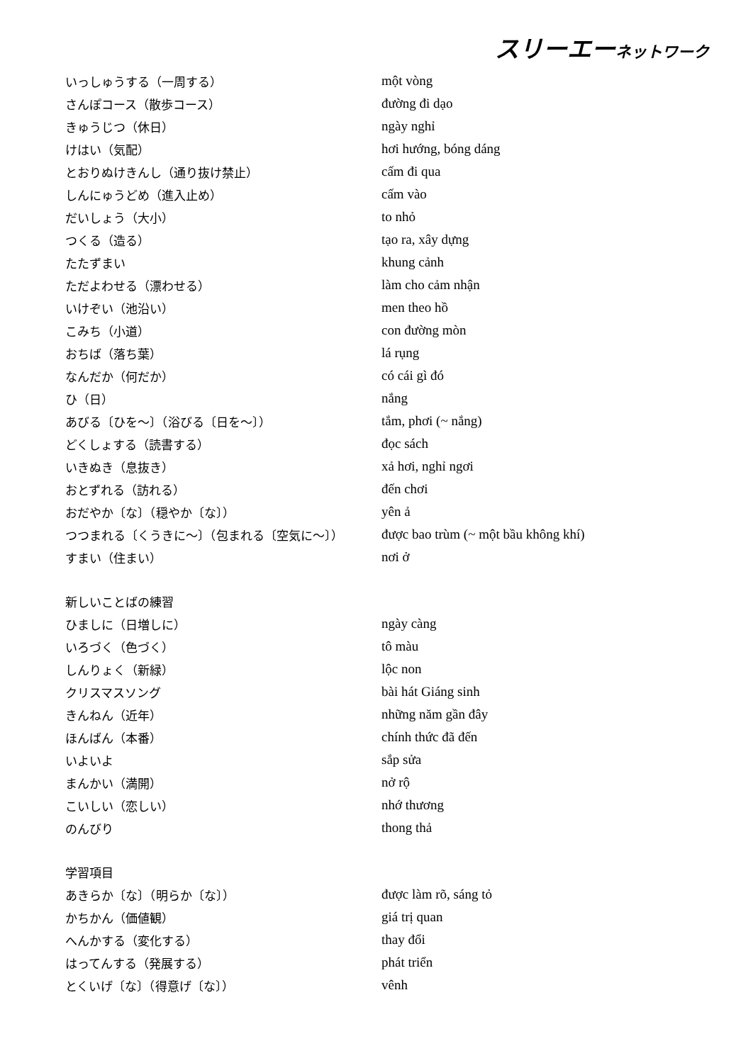スリーエーネットワーク
| いっしゅうする（一周する） | một vòng |
| さんぽコース（散歩コース） | đường đi dạo |
| きゅうじつ（休日） | ngày nghỉ |
| けはい（気配） | hơi hướng, bóng dáng |
| とおりぬけきんし（通り抜け禁止） | cấm đi qua |
| しんにゅうどめ（進入止め） | cấm vào |
| だいしょう（大小） | to nhỏ |
| つくる（造る） | tạo ra, xây dựng |
| たたずまい | khung cảnh |
| ただよわせる（漂わせる） | làm cho cảm nhận |
| いけぞい（池沿い） | men theo hồ |
| こみち（小道） | con đường mòn |
| おちば（落ち葉） | lá rụng |
| なんだか（何だか） | có cái gì đó |
| ひ（日） | nắng |
| あびる〔ひを～〕（浴びる〔日を～〕） | tắm, phơi (~ nắng) |
| どくしょする（読書する） | đọc sách |
| いきぬき（息抜き） | xả hơi, nghỉ ngơi |
| おとずれる（訪れる） | đến chơi |
| おだやか〔な〕（穏やか〔な〕） | yên ả |
| つつまれる〔くうきに～〕（包まれる〔空気に～〕） | được bao trùm (~ một bầu không khí) |
| すまい（住まい） | nơi ở |
| 新しいことばの練習 | |
| ひましに（日増しに） | ngày càng |
| いろづく（色づく） | tô màu |
| しんりょく（新緑） | lộc non |
| クリスマスソング | bài hát Giáng sinh |
| きんねん（近年） | những năm gần đây |
| ほんばん（本番） | chính thức đã đến |
| いよいよ | sắp sửa |
| まんかい（満開） | nở rộ |
| こいしい（恋しい） | nhớ thương |
| のんびり | thong thả |
| 学習項目 | |
| あきらか〔な〕（明らか〔な〕） | được làm rõ, sáng tỏ |
| かちかん（価値観） | giá trị quan |
| へんかする（変化する） | thay đổi |
| はってんする（発展する） | phát triển |
| とくいげ〔な〕（得意げ〔な〕） | vênh |